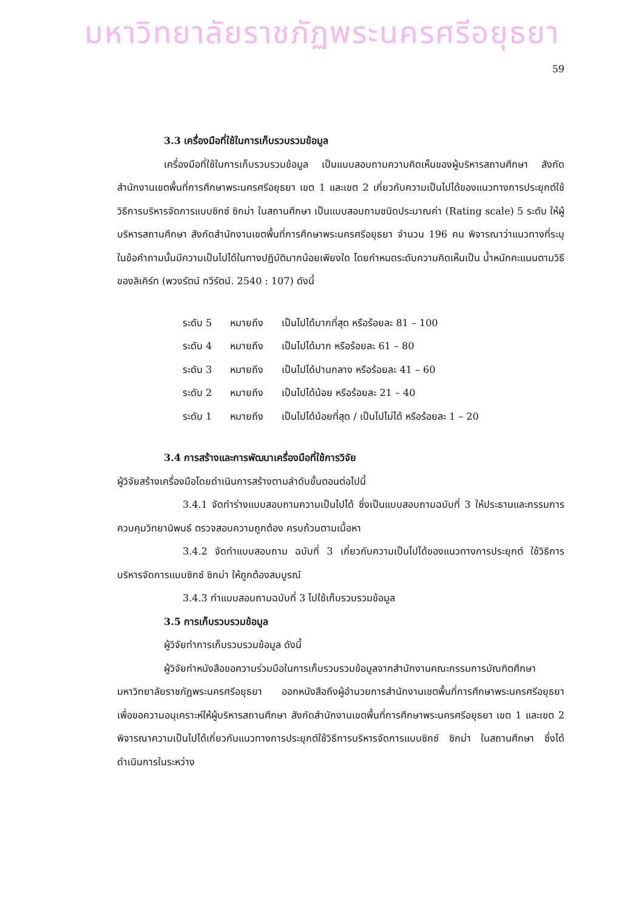มหาวิทยาลัยราชภัฏพระนครศรีอยุธยา
59
3.3 เครื่องมือที่ใช้ในการเก็บรวบรวมข้อมูล
เครื่องมือที่ใช้ในการเก็บรวบรวมข้อมูล เป็นแบบสอบถามความคิดเห็นของผู้บริหารสถานศึกษา สังกัดสำนักงานเขตพื้นที่การศึกษาพระนครศรีอยุธยา เขต 1 และเขต 2 เกี่ยวกับความเป็นไปได้ของแนวทางการประยุกต์ใช้วิธีการบริหารจัดการแบบซิกซ์ ซิกม่า ในสถานศึกษา เป็นแบบสอบถามชนิดประมาณค่า (Rating scale) 5 ระดับ ให้ผู้บริหารสถานศึกษา สังกัดสำนักงานเขตพื้นที่การศึกษาพระนครศรีอยุธยา จำนวน 196 คน พิจารณาว่าแนวทางที่ระบุในข้อคำถามนั้นมีความเป็นไปได้ในทางปฏิบัติมากน้อยเพียงใด โดยกำหนดระดับความคิดเห็นเป็น น้ำหนักคะแนนตามวิธีของลิเคิร์ท (พวงรัตน์ ทวีรัตน์. 2540 : 107) ดังนี้
| ระดับ 5 | หมายถึง | เป็นไปได้มากที่สุด หรือร้อยละ 81 – 100 |
| ระดับ 4 | หมายถึง | เป็นไปได้มาก หรือร้อยละ 61 – 80 |
| ระดับ 3 | หมายถึง | เป็นไปได้ปานกลาง หรือร้อยละ 41 – 60 |
| ระดับ 2 | หมายถึง | เป็นไปได้น้อย หรือร้อยละ 21 – 40 |
| ระดับ 1 | หมายถึง | เป็นไปได้น้อยที่สุด / เป็นไปไม่ได้ หรือร้อยละ 1 – 20 |
3.4 การสร้างและการพัฒนาเครื่องมือที่ใช้การวิจัย
ผู้วิจัยสร้างเครื่องมือโดยดำเนินการสร้างตามลำดับขั้นตอนต่อไปนี้
3.4.1 จัดทำร่างแบบสอบถามความเป็นไปได้ ซึ่งเป็นแบบสอบถามฉบับที่ 3 ให้ประธานและกรรมการควบคุมวิทยานิพนธ์ ตรวจสอบความถูกต้อง ครบถ้วนตามเนื้อหา
3.4.2 จัดทำแบบสอบถาม ฉบับที่ 3 เกี่ยวกับความเป็นไปได้ของแนวทางการประยุกต์ ใช้วิธีการบริหารจัดการแบบซิกซ์ ซิกม่า ให้ถูกต้องสมบูรณ์
3.4.3 ทำแบบสอบถามฉบับที่ 3 ไปใช้เก็บรวบรวมข้อมูล
3.5 การเก็บรวบรวมข้อมูล
ผู้วิจัยทำการเก็บรวบรวมข้อมูล ดังนี้
ผู้วิจัยทำหนังสือขอความร่วมมือในการเก็บรวบรวมข้อมูลจากสำนักงานคณะกรรมการบัณฑิตศึกษา มหาวิทยาลัยราชภัฏพระนครศรีอยุธยา ออกหนังสือถึงผู้อำนวยการสำนักงานเขตพื้นที่การศึกษาพระนครศรีอยุธยา เพื่อขอความอนุเคราะห์ให้ผู้บริหารสถานศึกษา สังกัดสำนักงานเขตพื้นที่การศึกษาพระนครศรีอยุธยา เขต 1 และเขต 2 พิจารณาความเป็นไปได้เกี่ยวกับแนวทางการประยุกต์ใช้วิธีการบริหารจัดการแบบซิกซ์ ซิกม่า ในสถานศึกษา ซึ่งได้ดำเนินการในระหว่าง